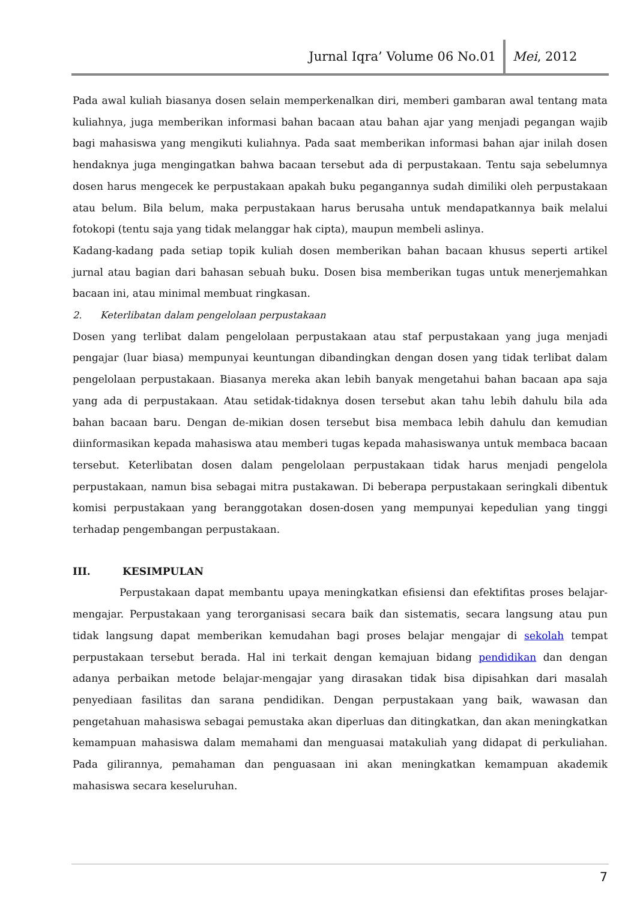Jurnal Iqra’ Volume 06 No.01 Mei, 2012
Pada awal kuliah biasanya dosen selain memperkenalkan diri, memberi gambaran awal tentang mata kuliahnya, juga memberikan informasi bahan bacaan atau bahan ajar yang menjadi pegangan wajib bagi mahasiswa yang mengikuti kuliahnya. Pada saat memberikan informasi bahan ajar inilah dosen hendaknya juga mengingatkan bahwa bacaan tersebut ada di perpustakaan. Tentu saja sebelumnya dosen harus mengecek ke perpustakaan apakah buku pegangannya sudah dimiliki oleh perpustakaan atau belum. Bila belum, maka perpustakaan harus berusaha untuk mendapatkannya baik melalui fotokopi (tentu saja yang tidak melanggar hak cipta), maupun membeli aslinya.
Kadang-kadang pada setiap topik kuliah dosen memberikan bahan bacaan khusus seperti artikel jurnal atau bagian dari bahasan sebuah buku. Dosen bisa memberikan tugas untuk menerjemahkan bacaan ini, atau minimal membuat ringkasan.
2. Keterlibatan dalam pengelolaan perpustakaan
Dosen yang terlibat dalam pengelolaan perpustakaan atau staf perpustakaan yang juga menjadi pengajar (luar biasa) mempunyai keuntungan dibandingkan dengan dosen yang tidak terlibat dalam pengelolaan perpustakaan. Biasanya mereka akan lebih banyak mengetahui bahan bacaan apa saja yang ada di perpustakaan. Atau setidak-tidaknya dosen tersebut akan tahu lebih dahulu bila ada bahan bacaan baru. Dengan de-mikian dosen tersebut bisa membaca lebih dahulu dan kemudian diinformasikan kepada mahasiswa atau memberi tugas kepada mahasiswanya untuk membaca bacaan tersebut. Keterlibatan dosen dalam pengelolaan perpustakaan tidak harus menjadi pengelola perpustakaan, namun bisa sebagai mitra pustakawan. Di beberapa perpustakaan seringkali dibentuk komisi perpustakaan yang beranggotakan dosen-dosen yang mempunyai kepedulian yang tinggi terhadap pengembangan perpustakaan.
III. KESIMPULAN
Perpustakaan dapat membantu upaya meningkatkan efisiensi dan efektifitas proses belajar-mengajar. Perpustakaan yang terorganisasi secara baik dan sistematis, secara langsung atau pun tidak langsung dapat memberikan kemudahan bagi proses belajar mengajar di sekolah tempat perpustakaan tersebut berada. Hal ini terkait dengan kemajuan bidang pendidikan dan dengan adanya perbaikan metode belajar-mengajar yang dirasakan tidak bisa dipisahkan dari masalah penyediaan fasilitas dan sarana pendidikan. Dengan perpustakaan yang baik, wawasan dan pengetahuan mahasiswa sebagai pemustaka akan diperluas dan ditingkatkan, dan akan meningkatkan kemampuan mahasiswa dalam memahami dan menguasai matakuliah yang didapat di perkuliahan. Pada gilirannya, pemahaman dan penguasaan ini akan meningkatkan kemampuan akademik mahasiswa secara keseluruhan.
7